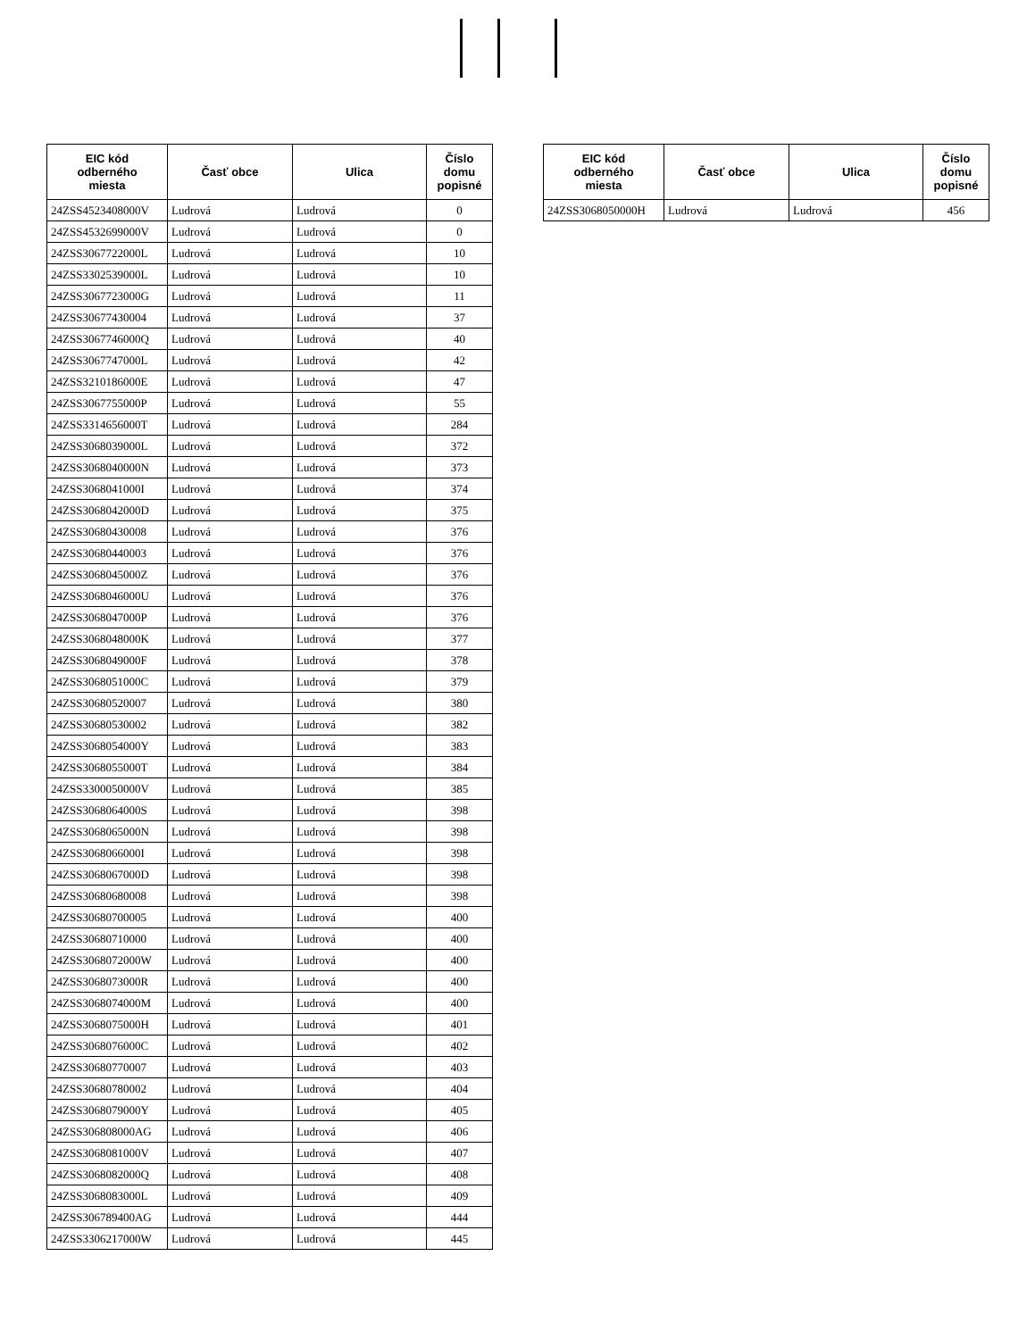| EIC kód odberného miesta | Časť obce | Ulica | Číslo domu popisné |
| --- | --- | --- | --- |
| 24ZSS4523408000V | Ludrová | Ludrová | 0 |
| 24ZSS4532699000V | Ludrová | Ludrová | 0 |
| 24ZSS3067722000L | Ludrová | Ludrová | 10 |
| 24ZSS3302539000L | Ludrová | Ludrová | 10 |
| 24ZSS3067723000G | Ludrová | Ludrová | 11 |
| 24ZSS30677430004 | Ludrová | Ludrová | 37 |
| 24ZSS3067746000Q | Ludrová | Ludrová | 40 |
| 24ZSS3067747000L | Ludrová | Ludrová | 42 |
| 24ZSS3210186000E | Ludrová | Ludrová | 47 |
| 24ZSS3067755000P | Ludrová | Ludrová | 55 |
| 24ZSS3314656000T | Ludrová | Ludrová | 284 |
| 24ZSS3068039000L | Ludrová | Ludrová | 372 |
| 24ZSS3068040000N | Ludrová | Ludrová | 373 |
| 24ZSS3068041000I | Ludrová | Ludrová | 374 |
| 24ZSS3068042000D | Ludrová | Ludrová | 375 |
| 24ZSS30680430008 | Ludrová | Ludrová | 376 |
| 24ZSS30680440003 | Ludrová | Ludrová | 376 |
| 24ZSS3068045000Z | Ludrová | Ludrová | 376 |
| 24ZSS3068046000U | Ludrová | Ludrová | 376 |
| 24ZSS3068047000P | Ludrová | Ludrová | 376 |
| 24ZSS3068048000K | Ludrová | Ludrová | 377 |
| 24ZSS3068049000F | Ludrová | Ludrová | 378 |
| 24ZSS3068051000C | Ludrová | Ludrová | 379 |
| 24ZSS30680520007 | Ludrová | Ludrová | 380 |
| 24ZSS30680530002 | Ludrová | Ludrová | 382 |
| 24ZSS3068054000Y | Ludrová | Ludrová | 383 |
| 24ZSS3068055000T | Ludrová | Ludrová | 384 |
| 24ZSS3300050000V | Ludrová | Ludrová | 385 |
| 24ZSS3068064000S | Ludrová | Ludrová | 398 |
| 24ZSS3068065000N | Ludrová | Ludrová | 398 |
| 24ZSS3068066000I | Ludrová | Ludrová | 398 |
| 24ZSS3068067000D | Ludrová | Ludrová | 398 |
| 24ZSS30680680008 | Ludrová | Ludrová | 398 |
| 24ZSS30680700005 | Ludrová | Ludrová | 400 |
| 24ZSS30680710000 | Ludrová | Ludrová | 400 |
| 24ZSS3068072000W | Ludrová | Ludrová | 400 |
| 24ZSS3068073000R | Ludrová | Ludrová | 400 |
| 24ZSS3068074000M | Ludrová | Ludrová | 400 |
| 24ZSS3068075000H | Ludrová | Ludrová | 401 |
| 24ZSS3068076000C | Ludrová | Ludrová | 402 |
| 24ZSS30680770007 | Ludrová | Ludrová | 403 |
| 24ZSS30680780002 | Ludrová | Ludrová | 404 |
| 24ZSS3068079000Y | Ludrová | Ludrová | 405 |
| 24ZSS306808000AG | Ludrová | Ludrová | 406 |
| 24ZSS3068081000V | Ludrová | Ludrová | 407 |
| 24ZSS3068082000Q | Ludrová | Ludrová | 408 |
| 24ZSS3068083000L | Ludrová | Ludrová | 409 |
| 24ZSS306789400AG | Ludrová | Ludrová | 444 |
| 24ZSS3306217000W | Ludrová | Ludrová | 445 |
| EIC kód odberného miesta | Časť obce | Ulica | Číslo domu popisné |
| --- | --- | --- | --- |
| 24ZSS3068050000H | Ludrová | Ludrová | 456 |